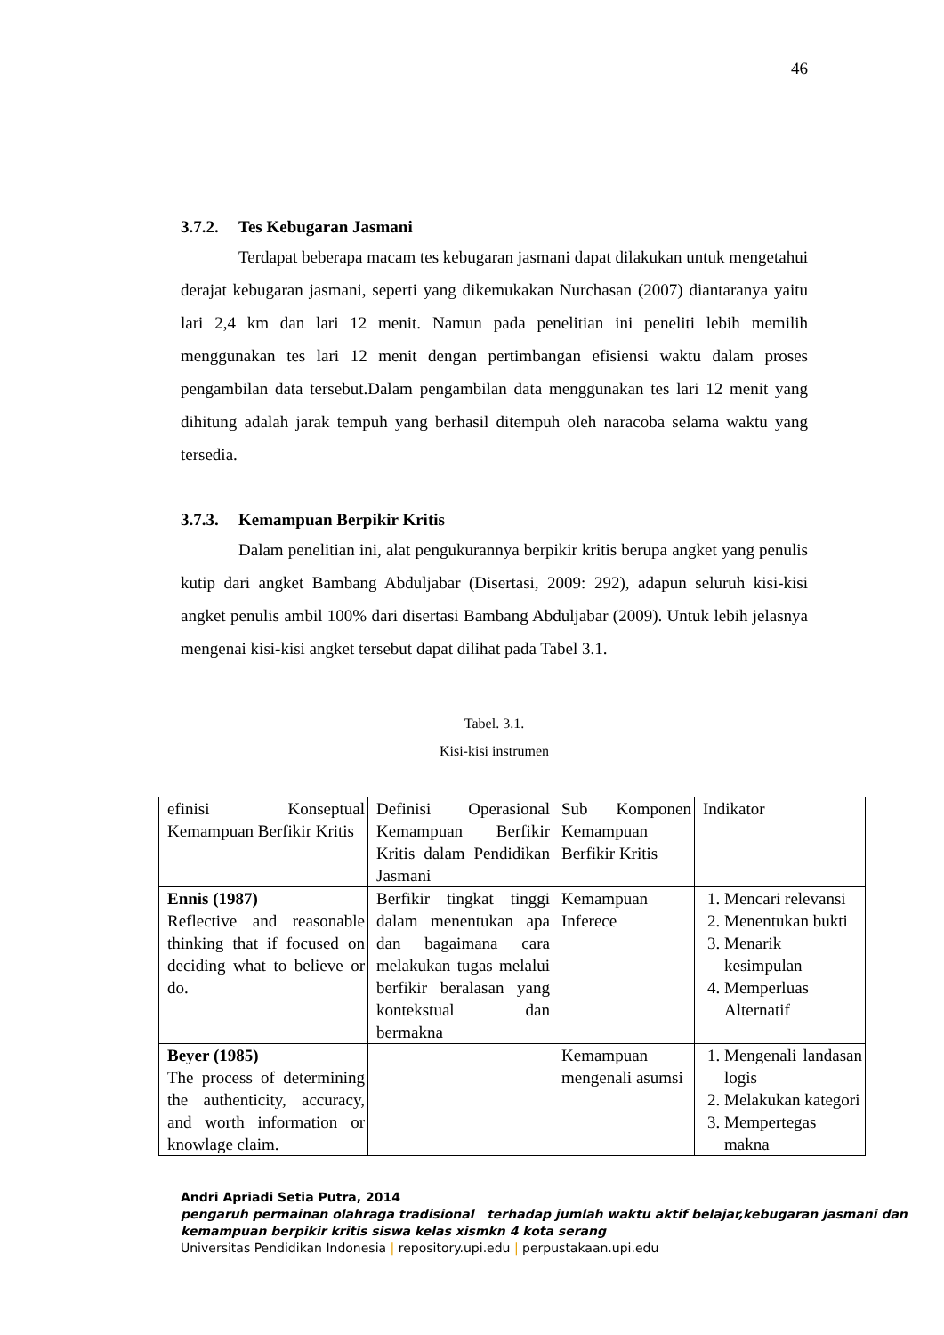46
3.7.2. Tes Kebugaran Jasmani
Terdapat beberapa macam tes kebugaran jasmani dapat dilakukan untuk mengetahui derajat kebugaran jasmani, seperti yang dikemukakan Nurchasan (2007) diantaranya yaitu lari 2,4 km dan lari 12 menit. Namun pada penelitian ini peneliti lebih memilih menggunakan tes lari 12 menit dengan pertimbangan efisiensi waktu dalam proses pengambilan data tersebut.Dalam pengambilan data menggunakan tes lari 12 menit yang dihitung adalah jarak tempuh yang berhasil ditempuh oleh naracoba selama waktu yang tersedia.
3.7.3. Kemampuan Berpikir Kritis
Dalam penelitian ini, alat pengukurannya berpikir kritis berupa angket yang penulis kutip dari angket Bambang Abduljabar (Disertasi, 2009: 292), adapun seluruh kisi-kisi angket penulis ambil 100% dari disertasi Bambang Abduljabar (2009). Untuk lebih jelasnya mengenai kisi-kisi angket tersebut dapat dilihat pada Tabel 3.1.
Tabel. 3.1.
Kisi-kisi instrumen
| efinisi Konseptual Kemampuan Berfikir Kritis | Definisi Operasional Kemampuan Berfikir Kritis dalam Pendidikan Jasmani | Sub Komponen Kemampuan Berfikir Kritis | Indikator |
| Ennis (1987) Reflective and reasonable thinking that if focused on deciding what to believe or do. | Berfikir tingkat tinggi dalam menentukan apa dan bagaimana cara melakukan tugas melalui berfikir beralasan yang kontekstual dan bermakna | Kemampuan Inferece | 1. Mencari relevansi 2. Menentukan bukti 3. Menarik kesimpulan 4. Memperluas Alternatif |
| Beyer (1985) The process of determining the authenticity, accuracy, and worth information or knowlage claim. | | Kemampuan mengenali asumsi | 1. Mengenali landasan logis 2. Melakukan kategori 3. Mempertegas makna |
Andri Apriadi Setia Putra, 2014
pengaruh permainan olahraga tradisional terhadap jumlah waktu aktif belajar,kebugaran jasmani dan kemampuan berpikir kritis siswa kelas xismkn 4 kota serang
Universitas Pendidikan Indonesia | repository.upi.edu | perpustakaan.upi.edu